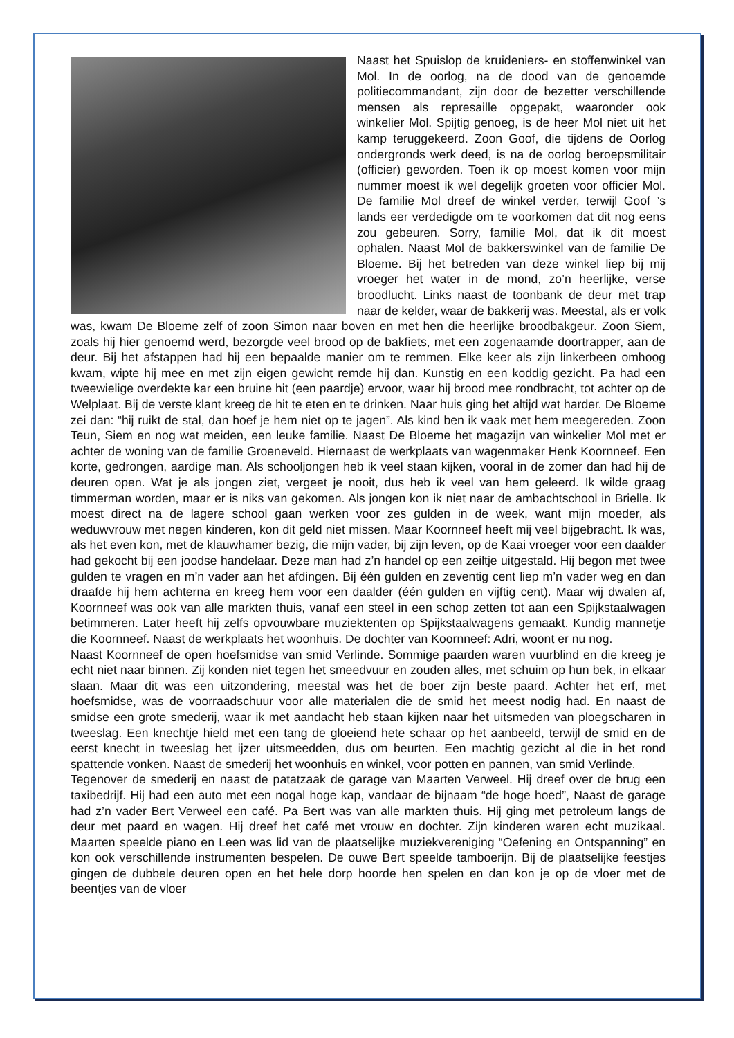Naast het Spuislop de kruideniers- en stoffenwinkel van Mol. In de oorlog, na de dood van de genoemde politiecommandant, zijn door de bezetter verschillende mensen als represaille opgepakt, waaronder ook winkelier Mol. Spijtig genoeg, is de heer Mol niet uit het kamp teruggekeerd. Zoon Goof, die tijdens de Oorlog ondergronds werk deed, is na de oorlog beroepsmilitair (officier) geworden. Toen ik op moest komen voor mijn nummer moest ik wel degelijk groeten voor officier Mol. De familie Mol dreef de winkel verder, terwijl Goof ’s lands eer verdedigde om te voorkomen dat dit nog eens zou gebeuren. Sorry, familie Mol, dat ik dit moest ophalen. Naast Mol de bakkerswinkel van de familie De Bloeme. Bij het betreden van deze winkel liep bij mij vroeger het water in de mond, zo’n heerlijke, verse broodlucht. Links naast de toonbank de deur met trap naar de kelder, waar de bakkerij was. Meestal, als er volk was, kwam De Bloeme zelf of zoon Simon naar boven en met hen die heerlijke broodbakgeur. Zoon Siem, zoals hij hier genoemd werd, bezorgde veel brood op de bakfiets, met een zogenaamde doortrapper, aan de deur. Bij het afstappen had hij een bepaalde manier om te remmen. Elke keer als zijn linkerbeen omhoog kwam, wipte hij mee en met zijn eigen gewicht remde hij dan. Kunstig en een koddig gezicht. Pa had een tweewielige overdekte kar een bruine hit (een paardje) ervoor, waar hij brood mee rondbracht, tot achter op de Welplaat. Bij de verste klant kreeg de hit te eten en te drinken. Naar huis ging het altijd wat harder. De Bloeme zei dan: “hij ruikt de stal, dan hoef je hem niet op te jagen”. Als kind ben ik vaak met hem meegereden. Zoon Teun, Siem en nog wat meiden, een leuke familie. Naast De Bloeme het magazijn van winkelier Mol met er achter de woning van de familie Groeneveld. Hiernaast de werkplaats van wagenmaker Henk Koornneef. Een korte, gedrongen, aardige man. Als schooljongen heb ik veel staan kijken, vooral in de zomer dan had hij de deuren open. Wat je als jongen ziet, vergeet je nooit, dus heb ik veel van hem geleerd. Ik wilde graag timmerman worden, maar er is niks van gekomen. Als jongen kon ik niet naar de ambachtschool in Brielle. Ik moest direct na de lagere school gaan werken voor zes gulden in de week, want mijn moeder, als weduwvrouw met negen kinderen, kon dit geld niet missen. Maar Koornneef heeft mij veel bijgebracht. Ik was, als het even kon, met de klauwhamer bezig, die mijn vader, bij zijn leven, op de Kaai vroeger voor een daalder had gekocht bij een joodse handelaar. Deze man had z’n handel op een zeiltje uitgestald. Hij begon met twee gulden te vragen en m’n vader aan het afdingen. Bij één gulden en zeventig cent liep m’n vader weg en dan draafde hij hem achterna en kreeg hem voor een daalder (één gulden en vijftig cent). Maar wij dwalen af, Koornneef was ook van alle markten thuis, vanaf een steel in een schop zetten tot aan een Spijkstaalwagen betimmeren. Later heeft hij zelfs opvouwbare muziektenten op Spijkstaalwagens gemaakt. Kundig mannetje die Koornneef. Naast de werkplaats het woonhuis. De dochter van Koornneef: Adri, woont er nu nog.
Naast Koornneef de open hoefsmidse van smid Verlinde. Sommige paarden waren vuurblind en die kreeg je echt niet naar binnen. Zij konden niet tegen het smeedvuur en zouden alles, met schuim op hun bek, in elkaar slaan. Maar dit was een uitzondering, meestal was het de boer zijn beste paard. Achter het erf, met hoefsmidse, was de voorraadschuur voor alle materialen die de smid het meest nodig had. En naast de smidse een grote smederij, waar ik met aandacht heb staan kijken naar het uitsmeden van ploegscharen in tweeslag. Een knechtje hield met een tang de gloeiend hete schaar op het aanbeeld, terwijl de smid en de eerst knecht in tweeslag het ijzer uitsmeedden, dus om beurten. Een machtig gezicht al die in het rond spattende vonken. Naast de smederij het woonhuis en winkel, voor potten en pannen, van smid Verlinde.
Tegenover de smederij en naast de patatzaak de garage van Maarten Verweel. Hij dreef over de brug een taxibedrijf. Hij had een auto met een nogal hoge kap, vandaar de bijnaam “de hoge hoed”, Naast de garage had z’n vader Bert Verweel een café. Pa Bert was van alle markten thuis. Hij ging met petroleum langs de deur met paard en wagen. Hij dreef het café met vrouw en dochter. Zijn kinderen waren echt muzikaal. Maarten speelde piano en Leen was lid van de plaatselijke muziekvereniging “Oefening en Ontspanning” en kon ook verschillende instrumenten bespelen. De ouwe Bert speelde tamboerijn. Bij de plaatselijke feestjes gingen de dubbele deuren open en het hele dorp hoorde hen spelen en dan kon je op de vloer met de beentjes van de vloer